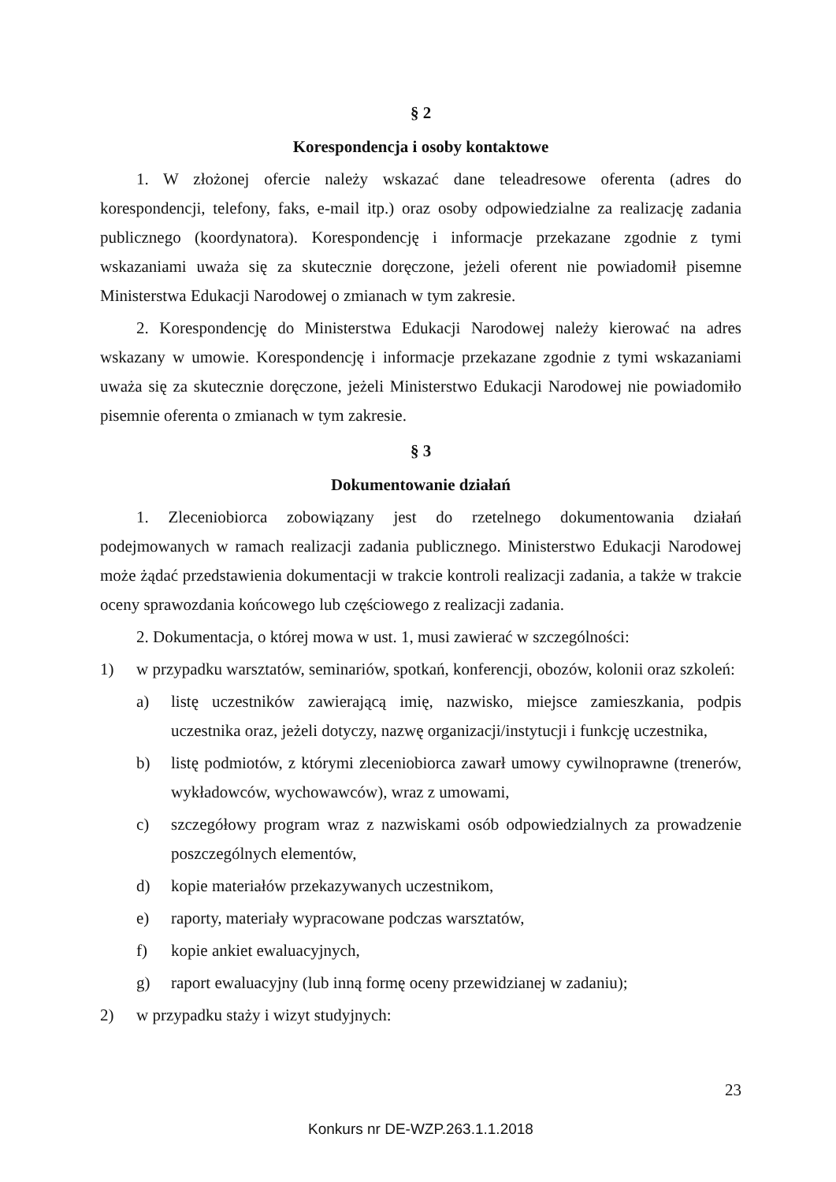§ 2
Korespondencja i osoby kontaktowe
1. W złożonej ofercie należy wskazać dane teleadresowe oferenta (adres do korespondencji, telefony, faks, e-mail itp.) oraz osoby odpowiedzialne za realizację zadania publicznego (koordynatora). Korespondencję i informacje przekazane zgodnie z tymi wskazaniami uważa się za skutecznie doręczone, jeżeli oferent nie powiadomił pisemne Ministerstwa Edukacji Narodowej o zmianach w tym zakresie.
2. Korespondencję do Ministerstwa Edukacji Narodowej należy kierować na adres wskazany w umowie. Korespondencję i informacje przekazane zgodnie z tymi wskazaniami uważa się za skutecznie doręczone, jeżeli Ministerstwo Edukacji Narodowej nie powiadomiło pisemnie oferenta o zmianach w tym zakresie.
§ 3
Dokumentowanie działań
1. Zleceniobiorca zobowiązany jest do rzetelnego dokumentowania działań podejmowanych w ramach realizacji zadania publicznego. Ministerstwo Edukacji Narodowej może żądać przedstawienia dokumentacji w trakcie kontroli realizacji zadania, a także w trakcie oceny sprawozdania końcowego lub częściowego z realizacji zadania.
2. Dokumentacja, o której mowa w ust. 1, musi zawierać w szczególności:
1) w przypadku warsztatów, seminariów, spotkań, konferencji, obozów, kolonii oraz szkoleń:
a) listę uczestników zawierającą imię, nazwisko, miejsce zamieszkania, podpis uczestnika oraz, jeżeli dotyczy, nazwę organizacji/instytucji i funkcję uczestnika,
b) listę podmiotów, z którymi zleceniobiorca zawarł umowy cywilnoprawne (trenerów, wykładowców, wychowawców), wraz z umowami,
c) szczegółowy program wraz z nazwiskami osób odpowiedzialnych za prowadzenie poszczególnych elementów,
d) kopie materiałów przekazywanych uczestnikom,
e) raporty, materiały wypracowane podczas warsztatów,
f) kopie ankiet ewaluacyjnych,
g) raport ewaluacyjny (lub inną formę oceny przewidzianej w zadaniu);
2) w przypadku staży i wizyt studyjnych:
23
Konkurs nr DE-WZP.263.1.1.2018